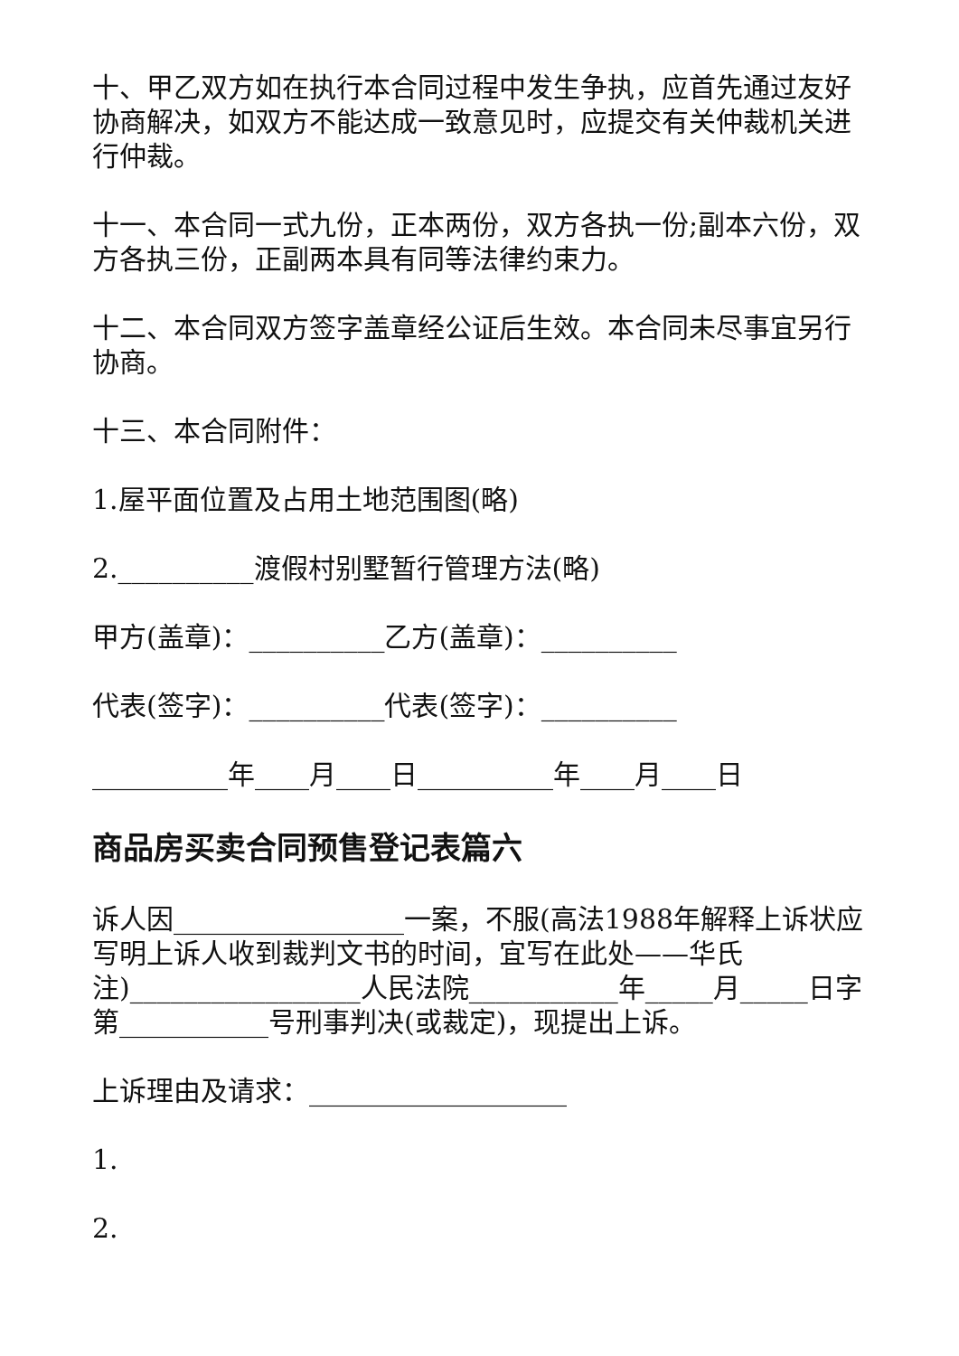十、甲乙双方如在执行本合同过程中发生争执，应首先通过友好协商解决，如双方不能达成一致意见时，应提交有关仲裁机关进行仲裁。
十一、本合同一式九份，正本两份，双方各执一份;副本六份，双方各执三份，正副两本具有同等法律约束力。
十二、本合同双方签字盖章经公证后生效。本合同未尽事宜另行协商。
十三、本合同附件：
1.屋平面位置及占用土地范围图(略)
2.__________渡假村别墅暂行管理方法(略)
甲方(盖章)：__________乙方(盖章)：__________
代表(签字)：__________代表(签字)：__________
__________年____月____日__________年____月____日
商品房买卖合同预售登记表篇六
诉人因_________________一案，不服(高法1988年解释上诉状应写明上诉人收到裁判文书的时间，宜写在此处——华氏注)_________________人民法院___________年_____月_____日字第___________号刑事判决(或裁定)，现提出上诉。
上诉理由及请求：___________________
1.
2.